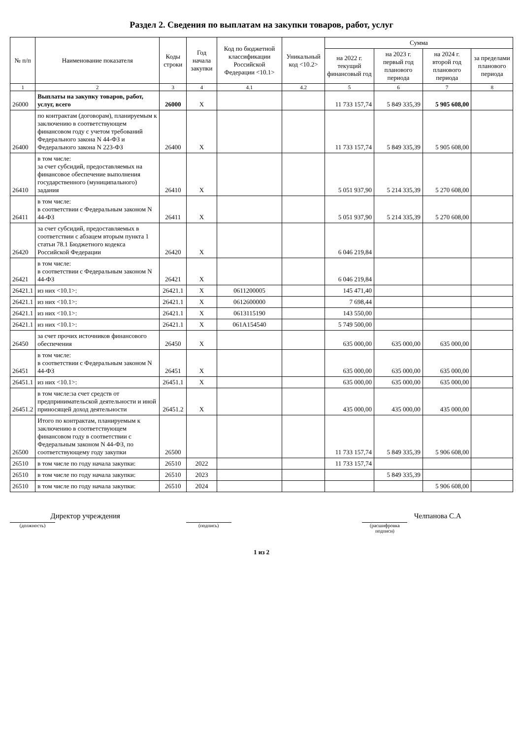Раздел 2. Сведения по выплатам на закупки товаров, работ, услуг
| № п/п | Наименование показателя | Коды строки | Год начала закупки | Код по бюджетной классификации Российской Федерации <10.1> | Уникальный код <10.2> | Сумма | | | |
| --- | --- | --- | --- | --- | --- | --- | --- | --- | --- |
| | | | | | | на 2022 г. текущий финансовый год | на 2023 г. первый год планового периода | на 2024 г. второй год планового периода | за пределами планового периода |
| 1 | 2 | 3 | 4 | 4.1 | 4.2 | 5 | 6 | 7 | 8 |
| 26000 | Выплаты на закупку товаров, работ, услуг, всего | 26000 | X | | | 11 733 157,74 | 5 849 335,39 | 5 905 608,00 | |
| 26400 | по контрактам (договорам), планируемым к заключению в соответствующем финансовом году с учетом требований Федерального закона N 44-ФЗ и Федерального закона N 223-ФЗ | 26400 | X | | | 11 733 157,74 | 5 849 335,39 | 5 905 608,00 | |
| 26410 | в том числе: за счет субсидий, предоставляемых на финансовое обеспечение выполнения государственного (муниципального) задания | 26410 | X | | | 5 051 937,90 | 5 214 335,39 | 5 270 608,00 | |
| 26411 | в том числе: в соответствии с Федеральным законом N 44-ФЗ | 26411 | X | | | 5 051 937,90 | 5 214 335,39 | 5 270 608,00 | |
| 26420 | за счет субсидий, предоставляемых в соответствии с абзацем вторым пункта 1 статьи 78.1 Бюджетного кодекса Российской Федерации | 26420 | X | | | 6 046 219,84 | | | |
| 26421 | в том числе: в соответствии с Федеральным законом N 44-ФЗ | 26421 | X | | | 6 046 219,84 | | | |
| 26421.1 | из них <10.1>: | 26421.1 | X | 0611200005 | | 145 471,40 | | | |
| 26421.1 | из них <10.1>: | 26421.1 | X | 0612600000 | | 7 698,44 | | | |
| 26421.1 | из них <10.1>: | 26421.1 | X | 0613115190 | | 143 550,00 | | | |
| 26421.1 | из них <10.1>: | 26421.1 | X | 061A154540 | | 5 749 500,00 | | | |
| 26450 | за счет прочих источников финансового обеспечения | 26450 | X | | | 635 000,00 | 635 000,00 | 635 000,00 | |
| 26451 | в том числе: в соответствии с Федеральным законом N 44-ФЗ | 26451 | X | | | 635 000,00 | 635 000,00 | 635 000,00 | |
| 26451.1 | из них <10.1>: | 26451.1 | X | | | 635 000,00 | 635 000,00 | 635 000,00 | |
| 26451.2 | в том числе:за счет средств от предпринимательской деятельности и иной приносящей доход деятельности | 26451.2 | X | | | 435 000,00 | 435 000,00 | 435 000,00 | |
| 26500 | Итого по контрактам, планируемым к заключению в соответствующем финансовом году в соответствии с Федеральным законом N 44-ФЗ, по соответствующему году закупки | 26500 | | | | 11 733 157,74 | 5 849 335,39 | 5 906 608,00 | |
| 26510 | в том числе по году начала закупки: | 26510 | 2022 | | | 11 733 157,74 | | | |
| 26510 | в том числе по году начала закупки: | 26510 | 2023 | | | | 5 849 335,39 | | |
| 26510 | в том числе по году начала закупки: | 26510 | 2024 | | | | | 5 906 608,00 | |
Директор учреждения
(должность)
(подпись)
Челпанова С.А
(расшифровка подписи)
1 из 2